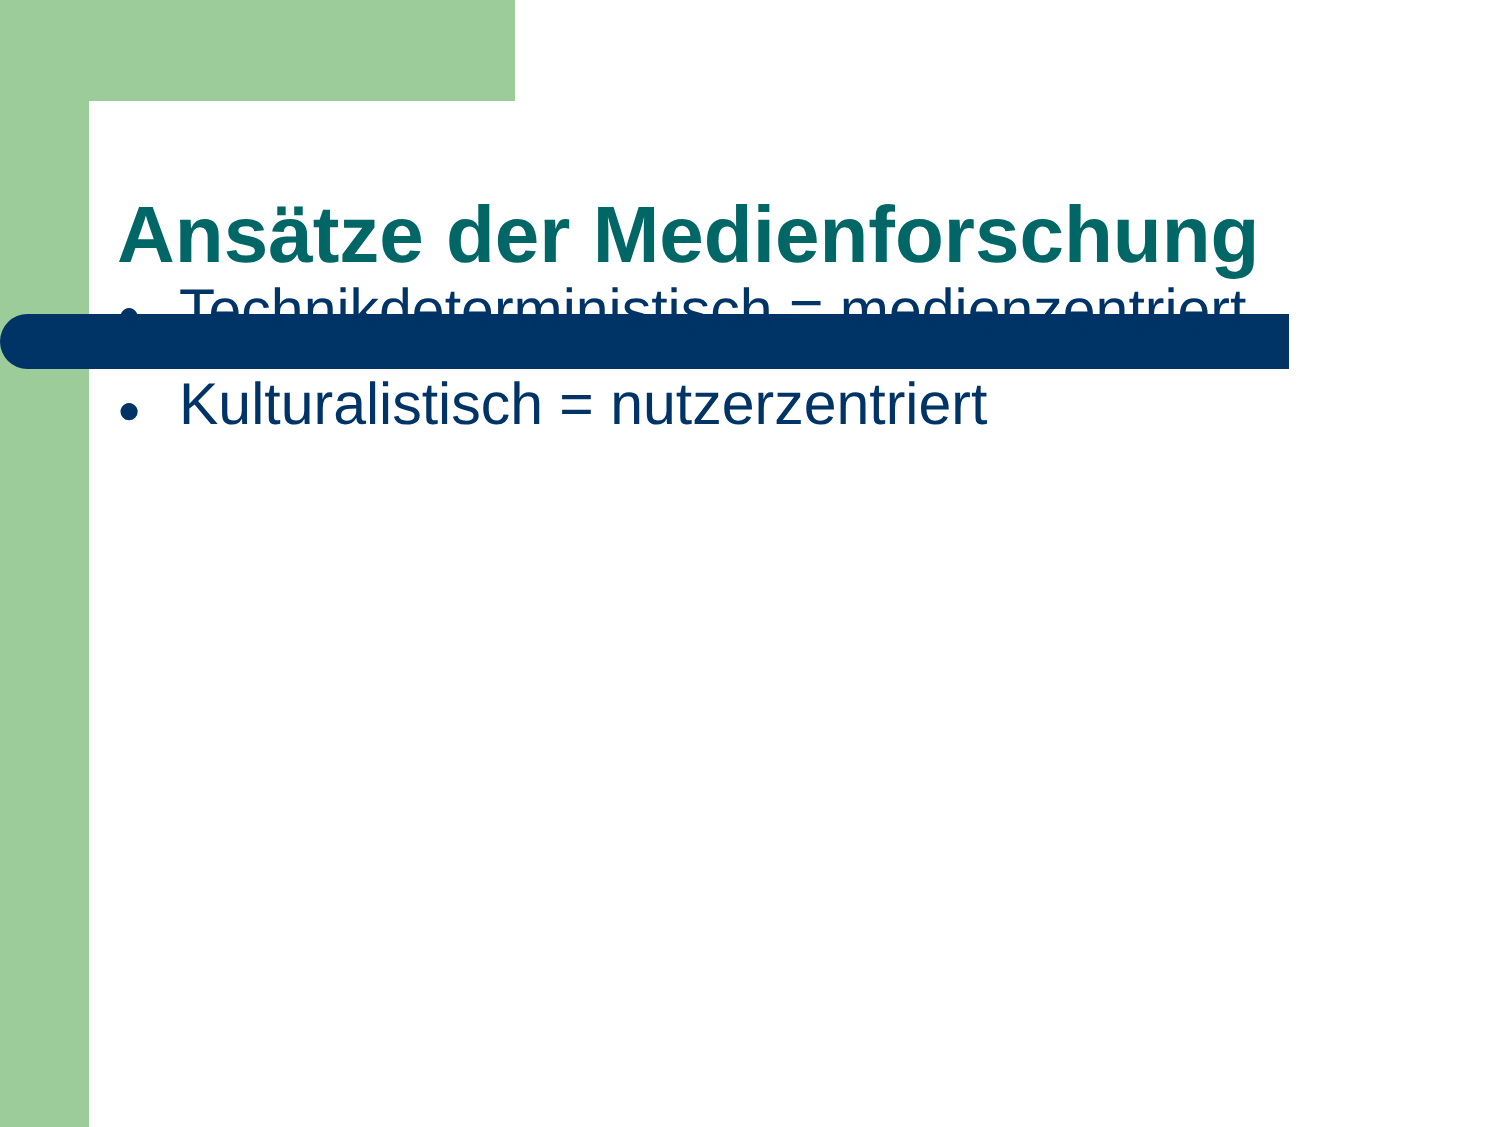Ansätze der Medienforschung
● Technikdeterministisch = medienzentriert
● Kulturalistisch = nutzerzentriert